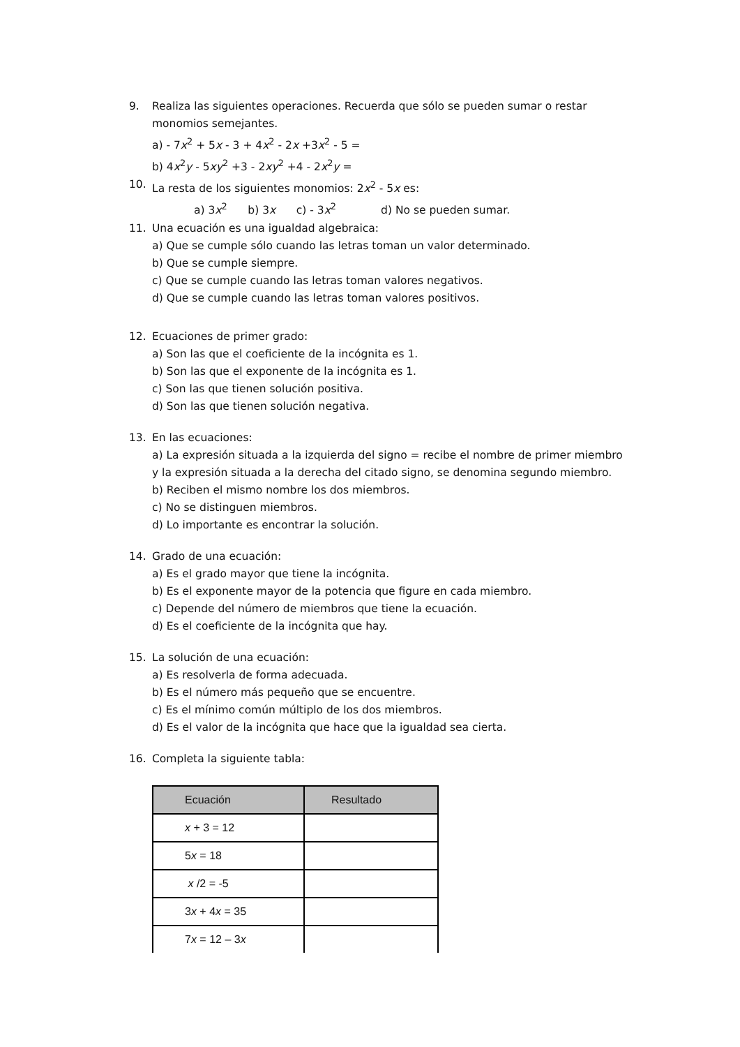9. Realiza las siguientes operaciones. Recuerda que sólo se pueden sumar o restar monomios semejantes.
a) - 7x<sup>2</sup> + 5x - 3 + 4x<sup>2</sup> - 2x +3x<sup>2</sup> - 5 =
b) 4x<sup>2</sup>y - 5xy<sup>2</sup> +3 - 2xy<sup>2</sup> +4 - 2x<sup>2</sup>y =
10. La resta de los siguientes monomios: 2x<sup>2</sup> - 5x es:
a) 3x<sup>2</sup> b) 3x c) - 3x<sup>2</sup> d) No se pueden sumar.
11. Una ecuación es una igualdad algebraica:
a) Que se cumple sólo cuando las letras toman un valor determinado.
b) Que se cumple siempre.
c) Que se cumple cuando las letras toman valores negativos.
d) Que se cumple cuando las letras toman valores positivos.
12. Ecuaciones de primer grado:
a) Son las que el coeficiente de la incógnita es 1.
b) Son las que el exponente de la incógnita es 1.
c) Son las que tienen solución positiva.
d) Son las que tienen solución negativa.
13. En las ecuaciones:
a) La expresión situada a la izquierda del signo = recibe el nombre de primer miembro y la expresión situada a la derecha del citado signo, se denomina segundo miembro.
b) Reciben el mismo nombre los dos miembros.
c) No se distinguen miembros.
d) Lo importante es encontrar la solución.
14. Grado de una ecuación:
a) Es el grado mayor que tiene la incógnita.
b) Es el exponente mayor de la potencia que figure en cada miembro.
c) Depende del número de miembros que tiene la ecuación.
d) Es el coeficiente de la incógnita que hay.
15. La solución de una ecuación:
a) Es resolverla de forma adecuada.
b) Es el número más pequeño que se encuentre.
c) Es el mínimo común múltiplo de los dos miembros.
d) Es el valor de la incógnita que hace que la igualdad sea cierta.
16. Completa la siguiente tabla:
| Ecuación | Resultado |
| --- | --- |
| x + 3 = 12 | |
| 5 x = 18 | |
| x /2 = -5 | |
| 3 x + 4 x = 35 | |
| 7 x = 12 – 3 x | |